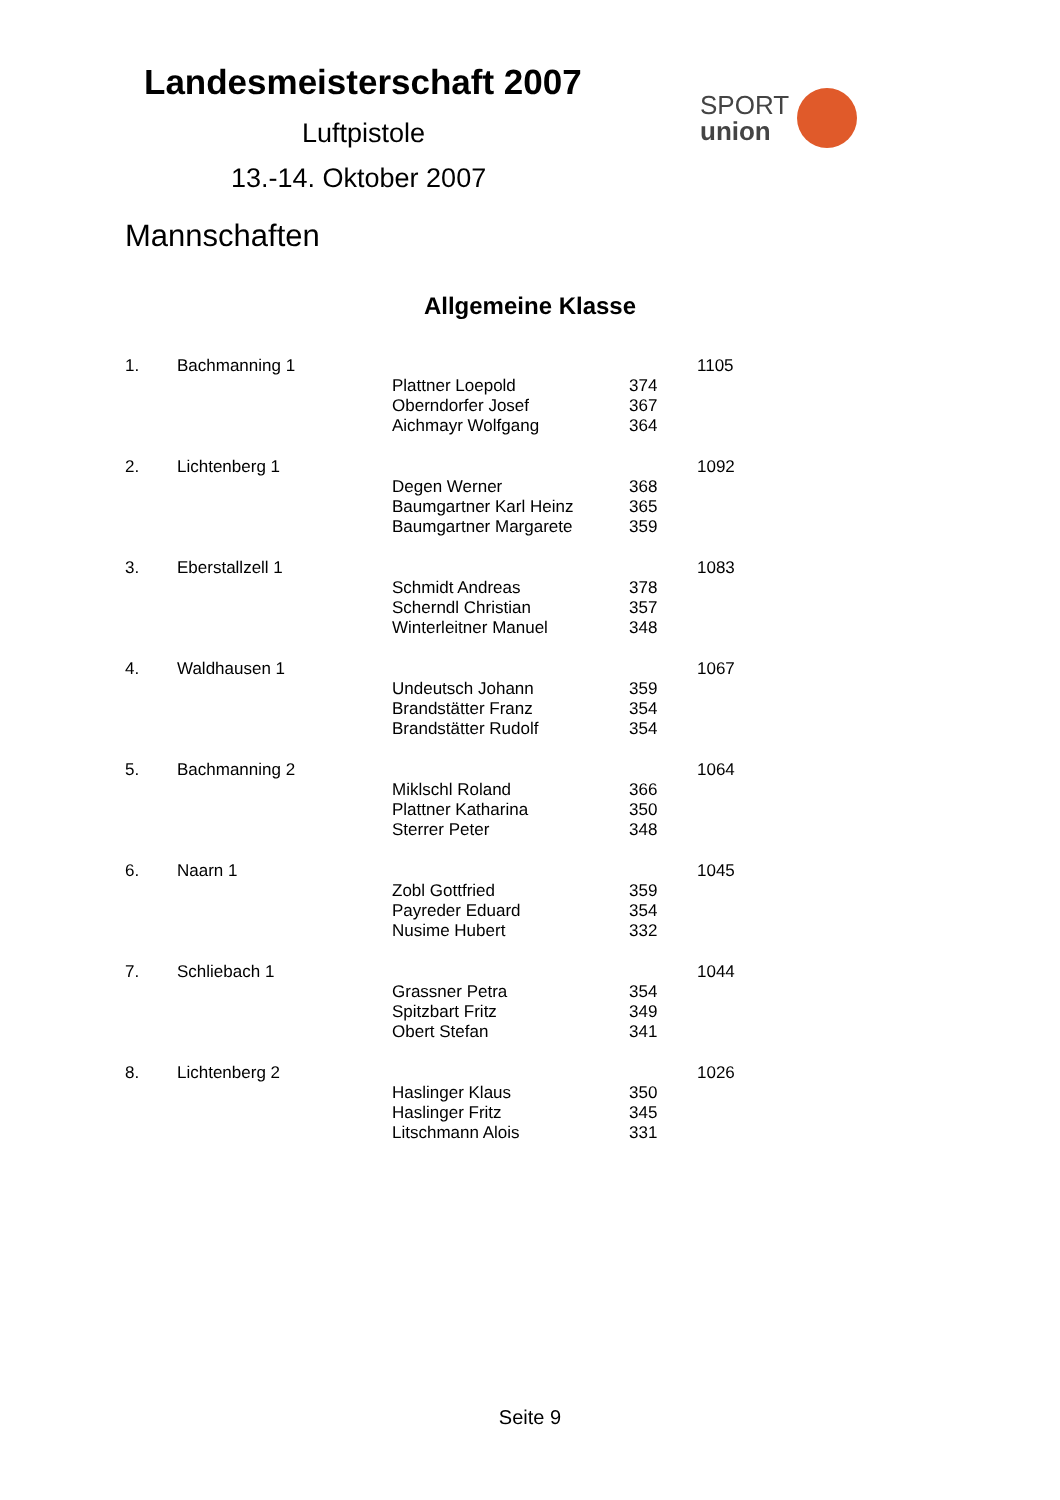Landesmeisterschaft 2007
Luftpistole
13.-14. Oktober 2007
Mannschaften
SPORT
union
Allgemeine Klasse
| 1. | Bachmanning 1 | | | 1105 |
| | | Plattner Loepold | 374 | |
| | | Oberndorfer Josef | 367 | |
| | | Aichmayr Wolfgang | 364 | |
| 2. | Lichtenberg 1 | | | 1092 |
| | | Degen Werner | 368 | |
| | | Baumgartner Karl Heinz | 365 | |
| | | Baumgartner Margarete | 359 | |
| 3. | Eberstallzell 1 | | | 1083 |
| | | Schmidt Andreas | 378 | |
| | | Scherndl Christian | 357 | |
| | | Winterleitner Manuel | 348 | |
| 4. | Waldhausen 1 | | | 1067 |
| | | Undeutsch Johann | 359 | |
| | | Brandstätter Franz | 354 | |
| | | Brandstätter Rudolf | 354 | |
| 5. | Bachmanning 2 | | | 1064 |
| | | Miklschl Roland | 366 | |
| | | Plattner Katharina | 350 | |
| | | Sterrer Peter | 348 | |
| 6. | Naarn 1 | | | 1045 |
| | | Zobl Gottfried | 359 | |
| | | Payreder Eduard | 354 | |
| | | Nusime Hubert | 332 | |
| 7. | Schliebach 1 | | | 1044 |
| | | Grassner Petra | 354 | |
| | | Spitzbart Fritz | 349 | |
| | | Obert Stefan | 341 | |
| 8. | Lichtenberg 2 | | | 1026 |
| | | Haslinger Klaus | 350 | |
| | | Haslinger Fritz | 345 | |
| | | Litschmann Alois | 331 | |
Seite 9